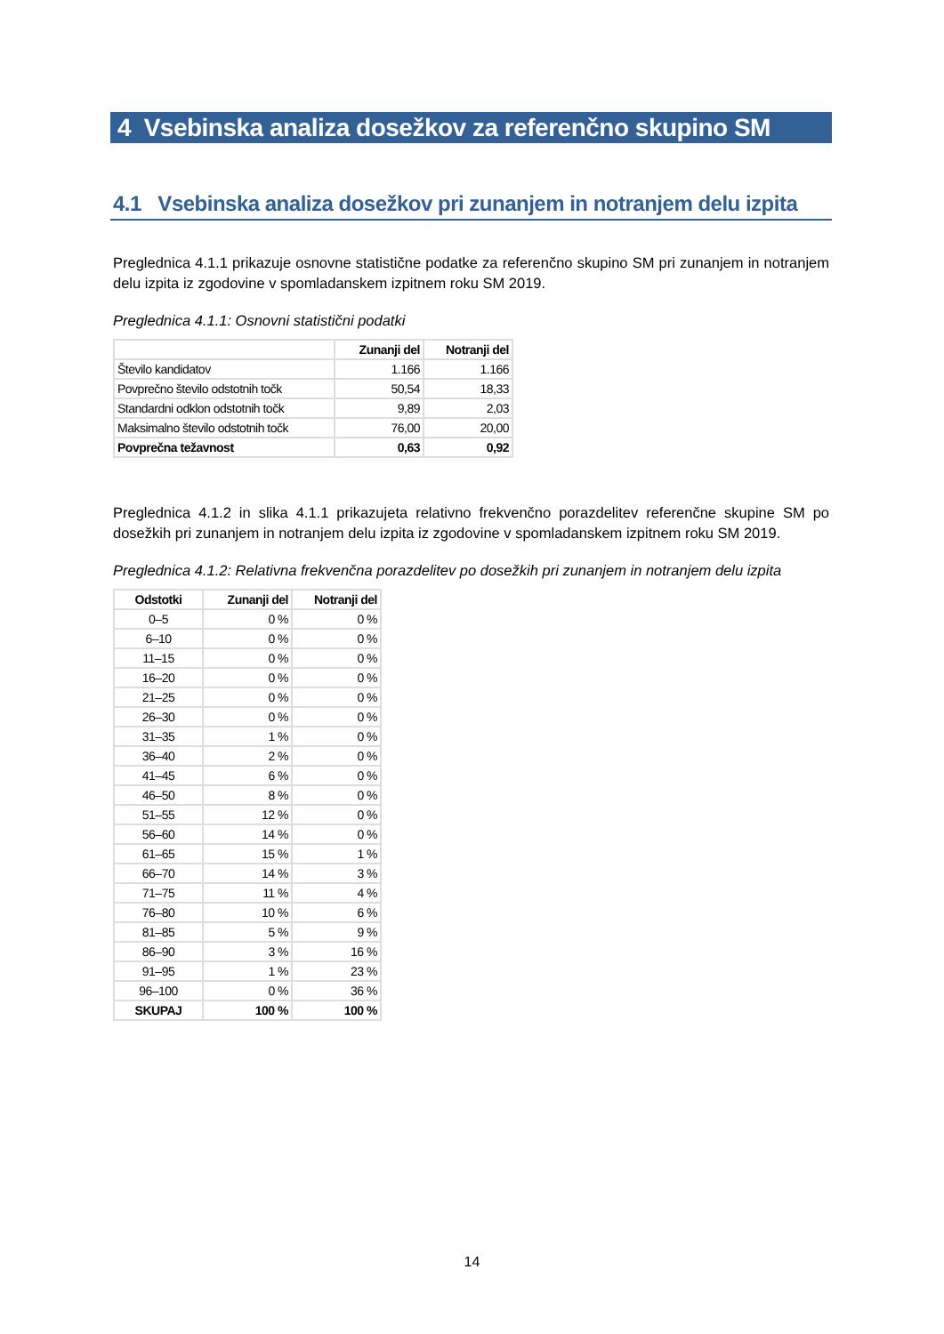4 Vsebinska analiza dosežkov za referenčno skupino SM
4.1 Vsebinska analiza dosežkov pri zunanjem in notranjem delu izpita
Preglednica 4.1.1 prikazuje osnovne statistične podatke za referenčno skupino SM pri zunanjem in notranjem delu izpita iz zgodovine v spomladanskem izpitnem roku SM 2019.
Preglednica 4.1.1: Osnovni statistični podatki
| | Zunanji del | Notranji del |
| --- | --- | --- |
| Število kandidatov | 1.166 | 1.166 |
| Povprečno število odstotnih točk | 50,54 | 18,33 |
| Standardni odklon odstotnih točk | 9,89 | 2,03 |
| Maksimalno število odstotnih točk | 76,00 | 20,00 |
| Povprečna težavnost | 0,63 | 0,92 |
Preglednica 4.1.2 in slika 4.1.1 prikazujeta relativno frekvenčno porazdelitev referenčne skupine SM po dosežkih pri zunanjem in notranjem delu izpita iz zgodovine v spomladanskem izpitnem roku SM 2019.
Preglednica 4.1.2: Relativna frekvenčna porazdelitev po dosežkih pri zunanjem in notranjem delu izpita
| Odstotki | Zunanji del | Notranji del |
| --- | --- | --- |
| 0–5 | 0 % | 0 % |
| 6–10 | 0 % | 0 % |
| 11–15 | 0 % | 0 % |
| 16–20 | 0 % | 0 % |
| 21–25 | 0 % | 0 % |
| 26–30 | 0 % | 0 % |
| 31–35 | 1 % | 0 % |
| 36–40 | 2 % | 0 % |
| 41–45 | 6 % | 0 % |
| 46–50 | 8 % | 0 % |
| 51–55 | 12 % | 0 % |
| 56–60 | 14 % | 0 % |
| 61–65 | 15 % | 1 % |
| 66–70 | 14 % | 3 % |
| 71–75 | 11 % | 4 % |
| 76–80 | 10 % | 6 % |
| 81–85 | 5 % | 9 % |
| 86–90 | 3 % | 16 % |
| 91–95 | 1 % | 23 % |
| 96–100 | 0 % | 36 % |
| SKUPAJ | 100 % | 100 % |
14